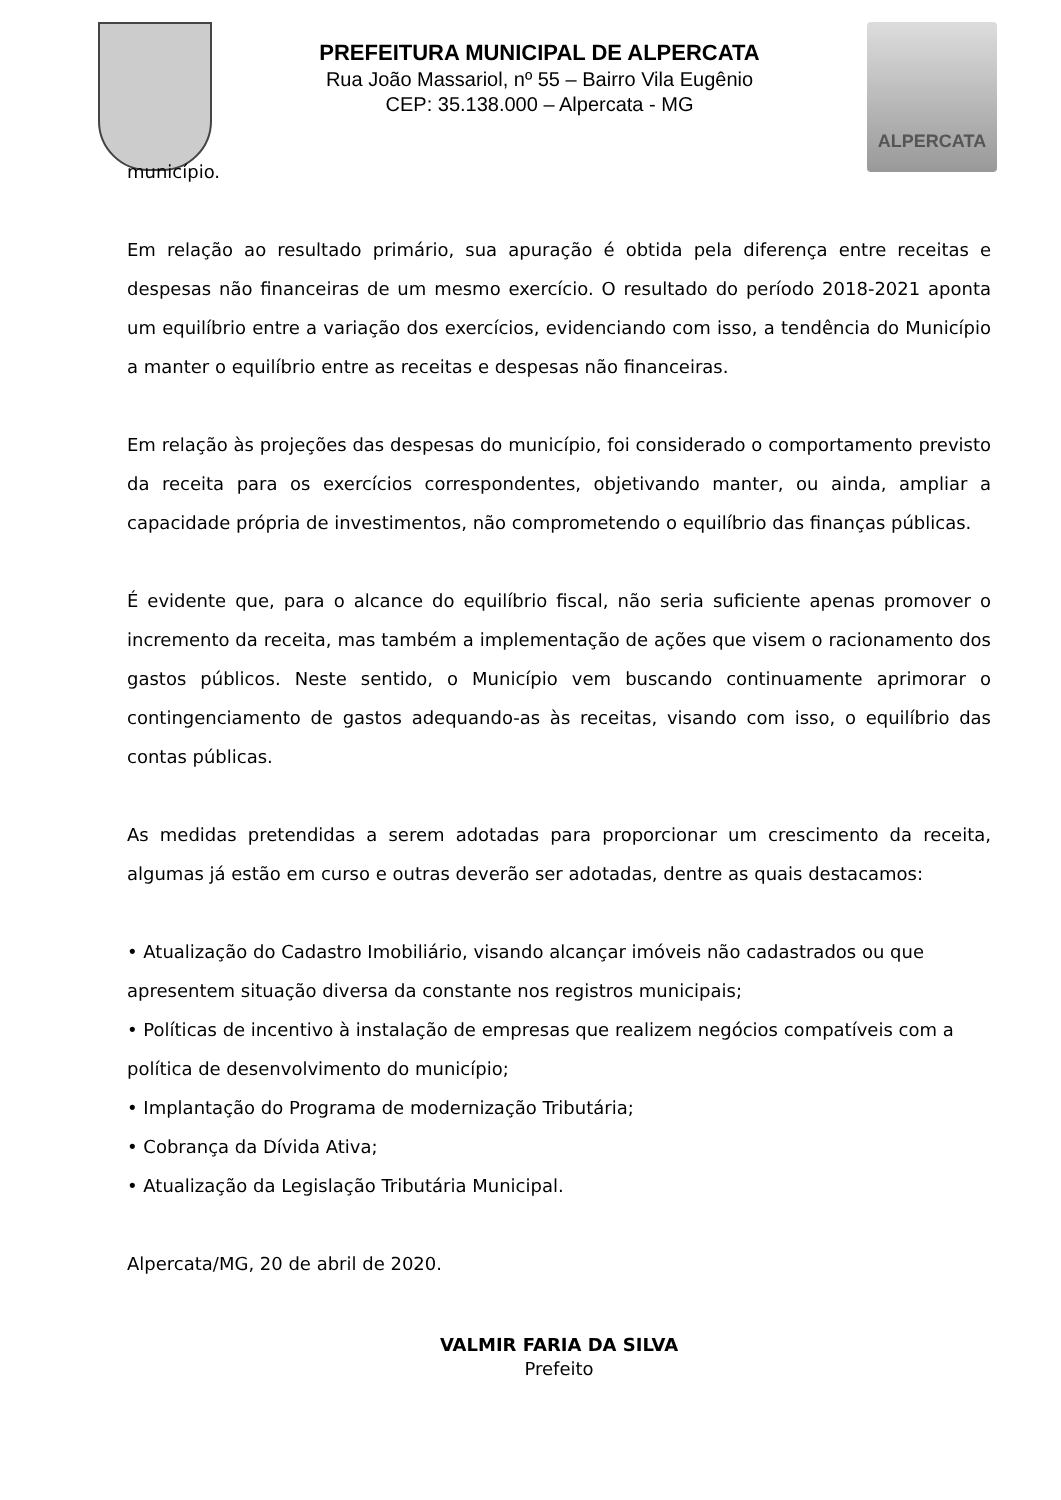PREFEITURA MUNICIPAL DE ALPERCATA
Rua João Massariol, nº 55 – Bairro Vila Eugênio
CEP: 35.138.000 – Alpercata - MG
ALPERCATA
município.
Em relação ao resultado primário, sua apuração é obtida pela diferença entre receitas e despesas não financeiras de um mesmo exercício. O resultado do período 2018-2021 aponta um equilíbrio entre a variação dos exercícios, evidenciando com isso, a tendência do Município a manter o equilíbrio entre as receitas e despesas não financeiras.
Em relação às projeções das despesas do município, foi considerado o comportamento previsto da receita para os exercícios correspondentes, objetivando manter, ou ainda, ampliar a capacidade própria de investimentos, não comprometendo o equilíbrio das finanças públicas.
É evidente que, para o alcance do equilíbrio fiscal, não seria suficiente apenas promover o incremento da receita, mas também a implementação de ações que visem o racionamento dos gastos públicos. Neste sentido, o Município vem buscando continuamente aprimorar o contingenciamento de gastos adequando-as às receitas, visando com isso, o equilíbrio das contas públicas.
As medidas pretendidas a serem adotadas para proporcionar um crescimento da receita, algumas já estão em curso e outras deverão ser adotadas, dentre as quais destacamos:
• Atualização do Cadastro Imobiliário, visando alcançar imóveis não cadastrados ou que apresentem situação diversa da constante nos registros municipais;
• Políticas de incentivo à instalação de empresas que realizem negócios compatíveis com a política de desenvolvimento do município;
• Implantação do Programa de modernização Tributária;
• Cobrança da Dívida Ativa;
• Atualização da Legislação Tributária Municipal.
Alpercata/MG, 20 de abril de 2020.
VALMIR FARIA DA SILVA
Prefeito